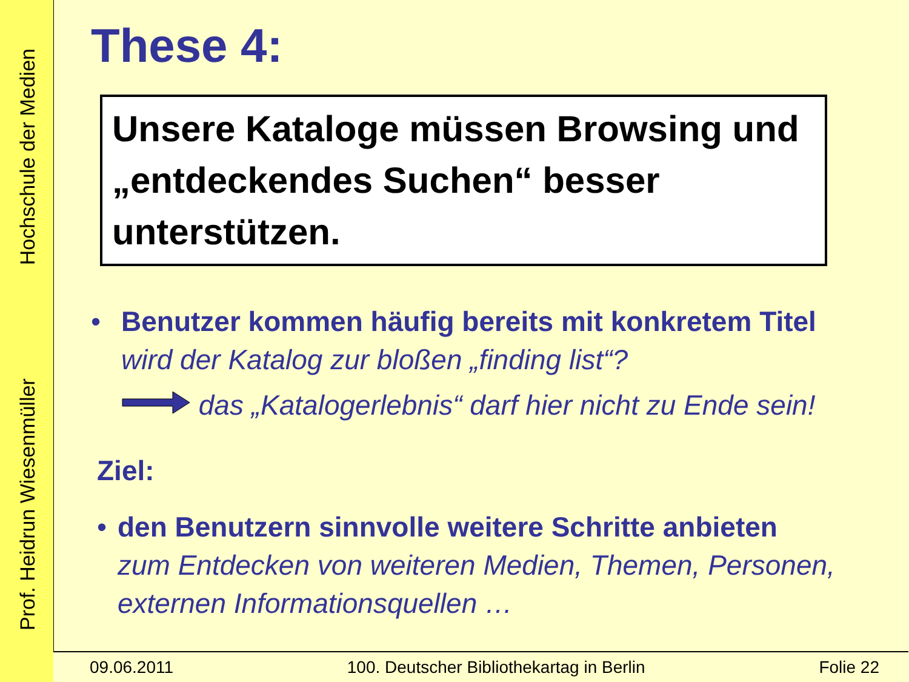Prof. Heidrun Wiesenmüller Hochschule der Medien
These 4:
Unsere Kataloge müssen Browsing und „entdeckendes Suchen“ besser unterstützen.
• Benutzer kommen häufig bereits mit konkretem Titel
wird der Katalog zur bloßen „finding list“?
das „Katalogerlebnis“ darf hier nicht zu Ende sein!
Ziel:
• den Benutzern sinnvolle weitere Schritte anbieten
zum Entdecken von weiteren Medien, Themen, Personen, externen Informationsquellen …
09.06.2011 100. Deutscher Bibliothekartag in Berlin Folie 22